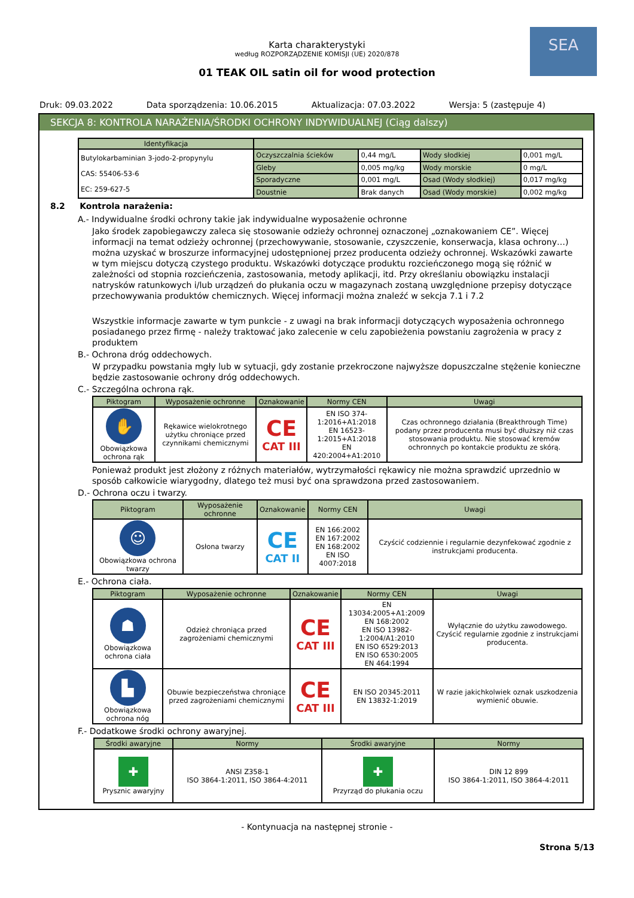SEA
Karta charakterystyki
według ROZPORZĄDZENIE KOMISJI (UE) 2020/878
01 TEAK OIL satin oil for wood protection
Druk: 09.03.2022 Data sporządzenia: 10.06.2015 Aktualizacja: 07.03.2022 Wersja: 5 (zastępuje 4)
SEKCJA 8: KONTROLA NARAŻENIA/ŚRODKI OCHRONY INDYWIDUALNEJ (Ciąg dalszy)
| Identyfikacja | | | | |
| --- | --- | --- | --- | --- |
| Butylokarbaminian 3-jodo-2-propynylu CAS: 55406-53-6 EC: 259-627-5 | Oczyszczalnia ścieków | 0,44 mg/L | Wody słodkiej | 0,001 mg/L |
| | Gleby | 0,005 mg/kg | Wody morskie | 0 mg/L |
| | Sporadyczne | 0,001 mg/L | Osad (Wody słodkiej) | 0,017 mg/kg |
| | Doustnie | Brak danych | Osad (Wody morskie) | 0,002 mg/kg |
8.2 Kontrola narażenia:
A.- Indywidualne środki ochrony takie jak indywidualne wyposażenie ochronne
Jako środek zapobiegawczy zaleca się stosowanie odzieży ochronnej oznaczonej „oznakowaniem CE”. Więcej informacji na temat odzieży ochronnej (przechowywanie, stosowanie, czyszczenie, konserwacja, klasa ochrony…) można uzyskać w broszurze informacyjnej udostępnionej przez producenta odzieży ochronnej. Wskazówki zawarte w tym miejscu dotyczą czystego produktu. Wskazówki dotyczące produktu rozcieńczonego mogą się różnić w zależności od stopnia rozcieńczenia, zastosowania, metody aplikacji, itd. Przy określaniu obowiązku instalacji natrysków ratunkowych i/lub urządzeń do płukania oczu w magazynach zostaną uwzględnione przepisy dotyczące przechowywania produktów chemicznych. Więcej informacji można znaleźć w sekcja 7.1 i 7.2
Wszystkie informacje zawarte w tym punkcie - z uwagi na brak informacji dotyczących wyposażenia ochronnego posiadanego przez firmę - należy traktować jako zalecenie w celu zapobieżenia powstaniu zagrożenia w pracy z produktem
B.- Ochrona dróg oddechowych.
W przypadku powstania mgły lub w sytuacji, gdy zostanie przekroczone najwyższe dopuszczalne stężenie konieczne będzie zastosowanie ochrony dróg oddechowych.
C.- Szczególna ochrona rąk.
| Piktogram | Wyposażenie ochronne | Oznakowanie | Normy CEN | Uwagi |
| --- | --- | --- | --- | --- |
| ✋ Obowiązkowa ochrona rąk | Rękawice wielokrotnego użytku chroniące przed czynnikami chemicznymi | CE CAT III | EN ISO 374-1:2016+A1:2018 EN 16523-1:2015+A1:2018 EN 420:2004+A1:2010 | Czas ochronnego działania (Breakthrough Time) podany przez producenta musi być dłuższy niż czas stosowania produktu. Nie stosować kremów ochronnych po kontakcie produktu ze skórą. |
Ponieważ produkt jest złożony z różnych materiałów, wytrzymałości rękawicy nie można sprawdzić uprzednio w sposób całkowicie wiarygodny, dlatego też musi być ona sprawdzona przed zastosowaniem.
D.- Ochrona oczu i twarzy.
| Piktogram | Wyposażenie ochronne | Oznakowanie | Normy CEN | Uwagi |
| --- | --- | --- | --- | --- |
| ☺ Obowiązkowa ochrona twarzy | Osłona twarzy | CE CAT II | EN 166:2002 EN 167:2002 EN 168:2002 EN ISO 4007:2018 | Czyścić codziennie i regularnie dezynfekować zgodnie z instrukcjami producenta. |
E.- Ochrona ciała.
| Piktogram | Wyposażenie ochronne | Oznakowanie | Normy CEN | Uwagi |
| --- | --- | --- | --- | --- |
| ☗ Obowiązkowa ochrona ciała | Odzież chroniąca przed zagrożeniami chemicznymi | CE CAT III | EN 13034:2005+A1:2009 EN 168:2002 EN ISO 13982-1:2004/A1:2010 EN ISO 6529:2013 EN ISO 6530:2005 EN 464:1994 | Wyłącznie do użytku zawodowego. Czyścić regularnie zgodnie z instrukcjami producenta. |
| ▙ Obowiązkowa ochrona nóg | Obuwie bezpieczeństwa chroniące przed zagrożeniami chemicznymi | CE CAT III | EN ISO 20345:2011 EN 13832-1:2019 | W razie jakichkolwiek oznak uszkodzenia wymienić obuwie. |
F.- Dodatkowe środki ochrony awaryjnej.
| Środki awaryjne | Normy | Środki awaryjne | Normy |
| --- | --- | --- | --- |
| ✚ Prysznic awaryjny | ANSI Z358-1 ISO 3864-1:2011, ISO 3864-4:2011 | ✚ Przyrząd do płukania oczu | DIN 12 899 ISO 3864-1:2011, ISO 3864-4:2011 |
- Kontynuacja na następnej stronie -
Strona 5/13